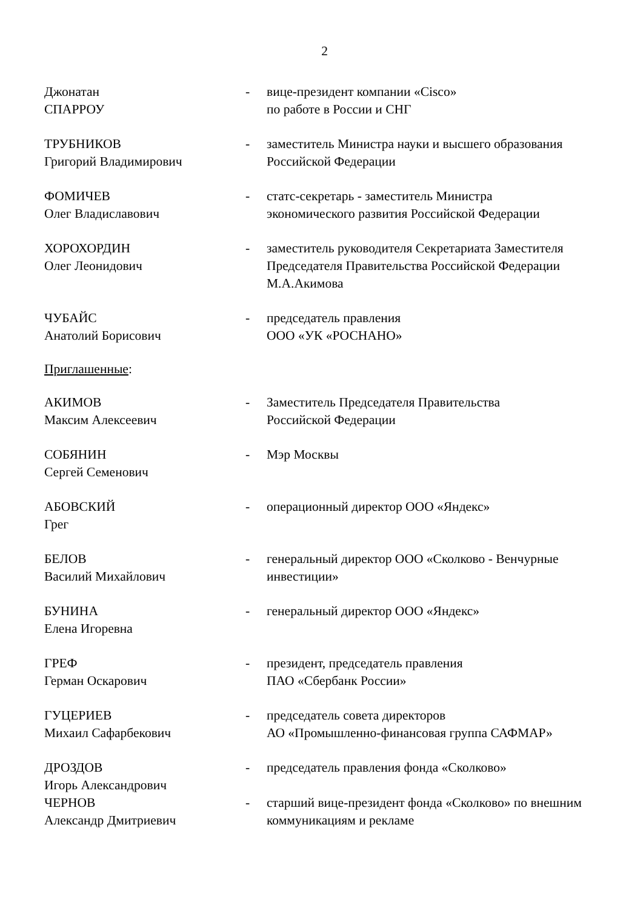2
Джонатан
СПАРРОУ
- вице-президент компании «Cisco»
по работе в России и СНГ
ТРУБНИКОВ
Григорий Владимирович
- заместитель Министра науки и высшего образования Российской Федерации
ФОМИЧЕВ
Олег Владиславович
- статс-секретарь - заместитель Министра
экономического развития Российской Федерации
ХОРОХОРДИН
Олег Леонидович
- заместитель руководителя Секретариата Заместителя Председателя Правительства Российской Федерации М.А.Акимова
ЧУБАЙС
Анатолий Борисович
- председатель правления
ООО «УК «РОСНАНО»
Приглашенные:
АКИМОВ
Максим Алексеевич
- Заместитель Председателя Правительства
Российской Федерации
СОБЯНИН
Сергей Семенович
- Мэр Москвы
АБОВСКИЙ
Грег
- операционный директор ООО «Яндекс»
БЕЛОВ
Василий Михайлович
- генеральный директор ООО «Сколково - Венчурные инвестиции»
БУНИНА
Елена Игоревна
- генеральный директор ООО «Яндекс»
ГРЕФ
Герман Оскарович
- президент, председатель правления
ПАО «Сбербанк России»
ГУЦЕРИЕВ
Михаил Сафарбекович
- председатель совета директоров
АО «Промышленно-финансовая группа САФМАР»
ДРОЗДОВ
Игорь Александрович
- председатель правления фонда «Сколково»
ЧЕРНОВ
Александр Дмитриевич
- старший вице-президент фонда «Сколково» по внешним коммуникациям и рекламе